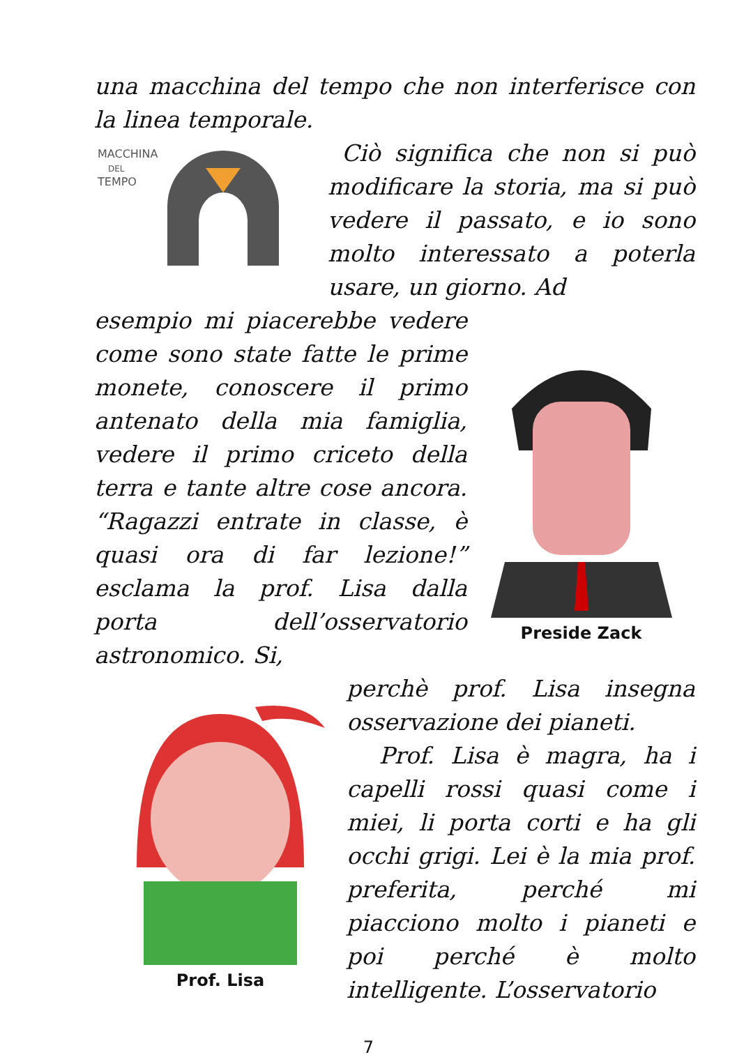una macchina del tempo che non interferisce con la linea temporale.
MACCHINA
DEL
TEMPO
Ciò significa che non si può modificare la storia, ma si può vedere il passato, e io sono molto interessato a poterla usare, un giorno. Ad
esempio mi piacerebbe vedere come sono state fatte le prime monete, conoscere il primo antenato della mia famiglia, vedere il primo criceto della terra e tante altre cose ancora. “Ragazzi entrate in classe, è quasi ora di far lezione!” esclama la prof. Lisa dalla porta dell’osservatorio astronomico. Si,
Preside Zack
Prof. Lisa
perchè prof. Lisa insegna osservazione dei pianeti.
Prof. Lisa è magra, ha i capelli rossi quasi come i miei, li porta corti e ha gli occhi grigi. Lei è la mia prof. preferita, perché mi piacciono molto i pianeti e poi perché è molto intelligente. L’osservatorio
7